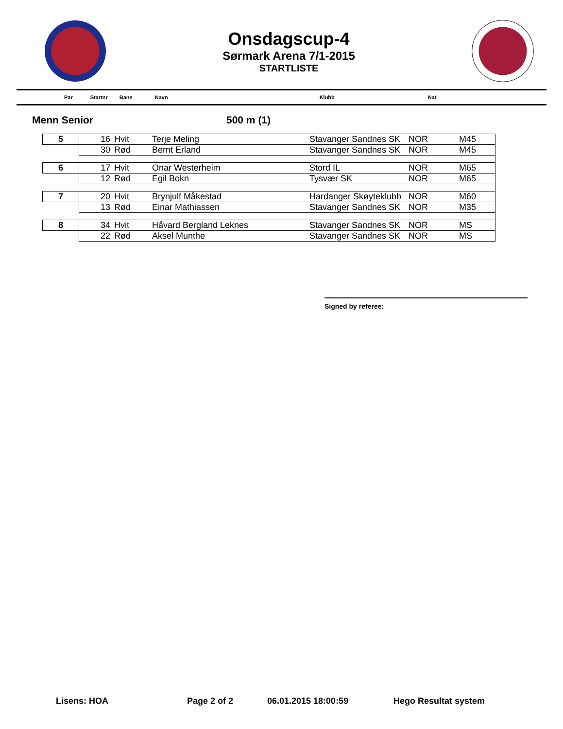Onsdagscup-4
Sørmark Arena 7/1-2015
STARTLISTE
Par Startnr Bane Navn Klubb Nat
Menn Senior 500 m (1)
| 5 | 16 | Hvit | Terje Meling | Stavanger Sandnes SK | NOR | M45 |
| | 30 | Rød | Bernt Erland | Stavanger Sandnes SK | NOR | M45 |
| 6 | 17 | Hvit | Onar Westerheim | Stord IL | NOR | M65 |
| | 12 | Rød | Egil Bokn | Tysvær SK | NOR | M65 |
| 7 | 20 | Hvit | Brynjulf Måkestad | Hardanger Skøyteklubb | NOR | M60 |
| | 13 | Rød | Einar Mathiassen | Stavanger Sandnes SK | NOR | M35 |
| 8 | 34 | Hvit | Håvard Bergland Leknes | Stavanger Sandnes SK | NOR | MS |
| | 22 | Rød | Aksel Munthe | Stavanger Sandnes SK | NOR | MS |
Signed by referee:
Lisens: HOA Page 2 of 2 06.01.2015 18:00:59 Hego Resultat system